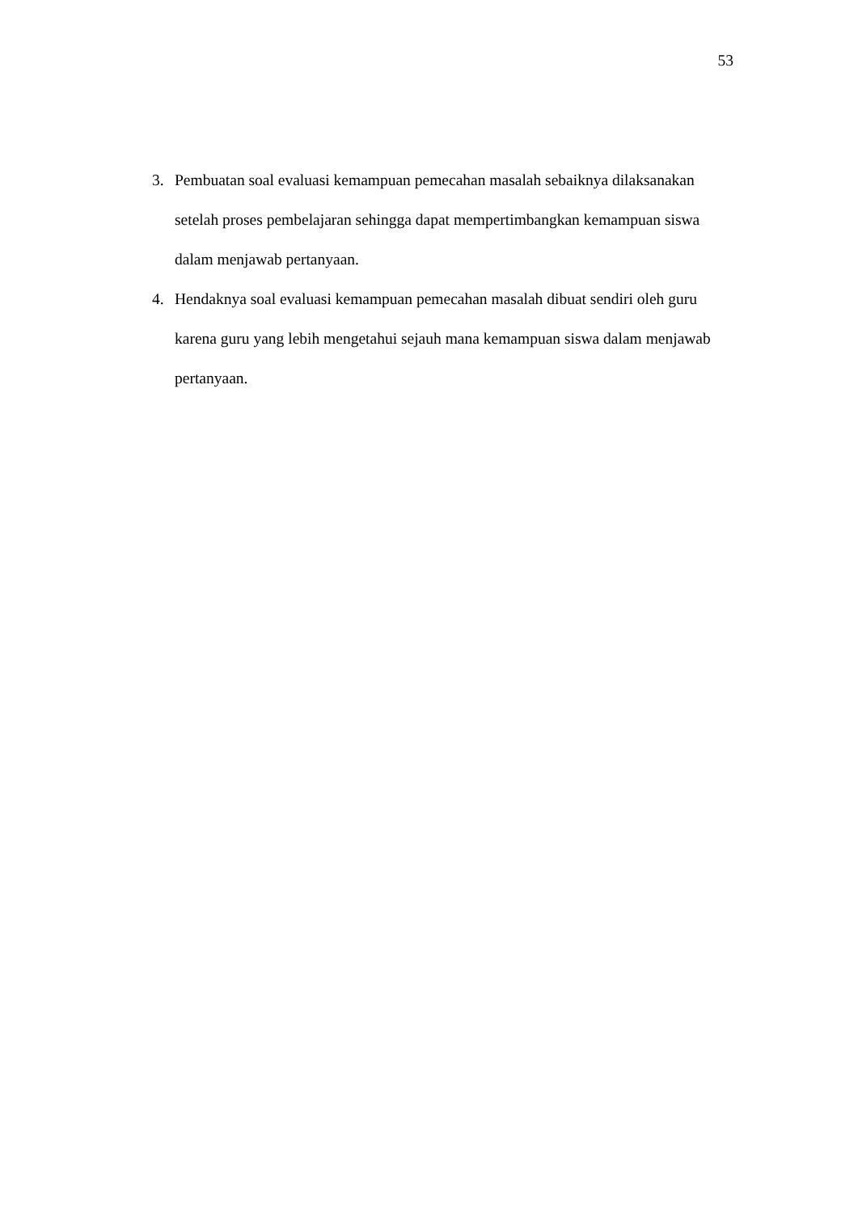53
3. Pembuatan soal evaluasi kemampuan pemecahan masalah sebaiknya dilaksanakan setelah proses pembelajaran sehingga dapat mempertimbangkan kemampuan siswa dalam menjawab pertanyaan.
4. Hendaknya soal evaluasi kemampuan pemecahan masalah dibuat sendiri oleh guru karena guru yang lebih mengetahui sejauh mana kemampuan siswa dalam menjawab pertanyaan.